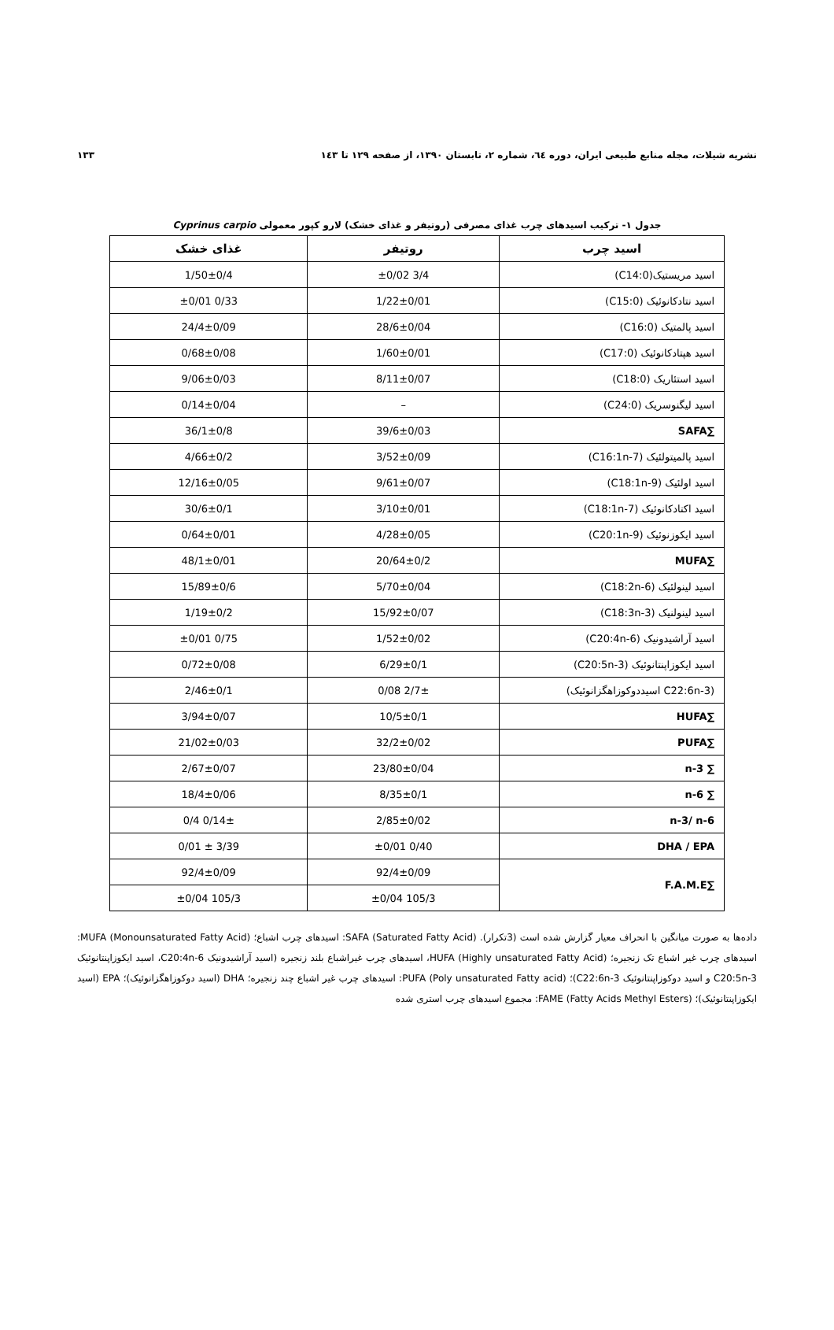نشریه شیلات، مجله منابع طبیعی ایران، دوره ٦٤، شماره ٢، تابستان ١٣٩٠، از صفحه ١٢٩ تا ١٤٣ ١٣٣
جدول ١- ترکیب اسیدهای چرب غذای مصرفی (روتیفر و غذای خشک) لارو کپور معمولی Cyprinus carpio
| اسید چرب | روتیفر | غذای خشک |
| --- | --- | --- |
| اسید مریستیک(C14:0) | 3/4 ±0/02 | 1/50±0/4 |
| اسید نتادکانوئیک (C15:0) | 1/22±0/01 | 0/33 ±0/01 |
| اسید پالمتیک (C16:0) | 28/6±0/04 | 24/4±0/09 |
| اسید هپتادکانوئیک (C17:0) | 1/60±0/01 | 0/68±0/08 |
| اسید استئاریک (C18:0) | 8/11±0/07 | 9/06±0/03 |
| اسید لیگنوسریک (C24:0) | – | 0/14±0/04 |
| ∑SAFA | 39/6±0/03 | 36/1±0/8 |
| اسید پالمیتولئیک (C16:1n-7) | 3/52±0/09 | 4/66±0/2 |
| اسید اولئیک (C18:1n-9) | 9/61±0/07 | 12/16±0/05 |
| اسید اکتادکانوئیک (C18:1n-7) | 3/10±0/01 | 30/6±0/1 |
| اسید ایکوزنوئیک (C20:1n-9) | 4/28±0/05 | 0/64±0/01 |
| ∑MUFA | 20/64±0/2 | 48/1±0/01 |
| اسید لینولئیک (C18:2n-6) | 5/70±0/04 | 15/89±0/6 |
| اسید لینولنیک (C18:3n-3) | 15/92±0/07 | 1/19±0/2 |
| اسید آراشیدونیک (C20:4n-6) | 1/52±0/02 | 0/75 ±0/01 |
| اسید ایکوزاپنتانوئیک (C20:5n-3) | 6/29±0/1 | 0/72±0/08 |
| (C22:6n-3 اسیددوکوزاهگزانوئیک) | 2/7± 0/08 | 2/46±0/1 |
| ∑HUFA | 10/5±0/1 | 3/94±0/07 |
| ∑PUFA | 32/2±0/02 | 21/02±0/03 |
| ∑ n-3 | 23/80±0/04 | 2/67±0/07 |
| ∑ n-6 | 8/35±0/1 | 18/4±0/06 |
| n-3/ n-6 | 2/85±0/02 | 0/14± 0/4 |
| DHA / EPA | 0/40 ±0/01 | 3/39 ± 0/01 |
| ∑F.A.M.E | 92/4±0/09 | 92/4±0/09 |
| | 105/3 ±0/04 | 105/3 ±0/04 |
داده‌ها به صورت میانگین با انحراف معیار گزارش شده است (3تکرار). SAFA (Saturated Fatty Acid): اسیدهای چرب اشباع؛ MUFA (Monounsaturated Fatty Acid): اسیدهای چرب غیر اشباع تک زنجیره؛ HUFA (Highly unsaturated Fatty Acid)، اسیدهای چرب غیراشباع بلند زنجیره (اسید آراشیدونیک C20:4n-6، اسید ایکوزاپنتانوئیک C20:5n-3 و اسید دوکوزاپنتانوئیک C22:6n-3)؛ PUFA (Poly unsaturated Fatty acid): اسیدهای چرب غیر اشباع چند زنجیره؛ DHA (اسید دوکوزاهگزانوئیک)؛ EPA (اسید ایکوزاپنتانوئیک)؛ FAME (Fatty Acids Methyl Esters): مجموع اسیدهای چرب استری شده